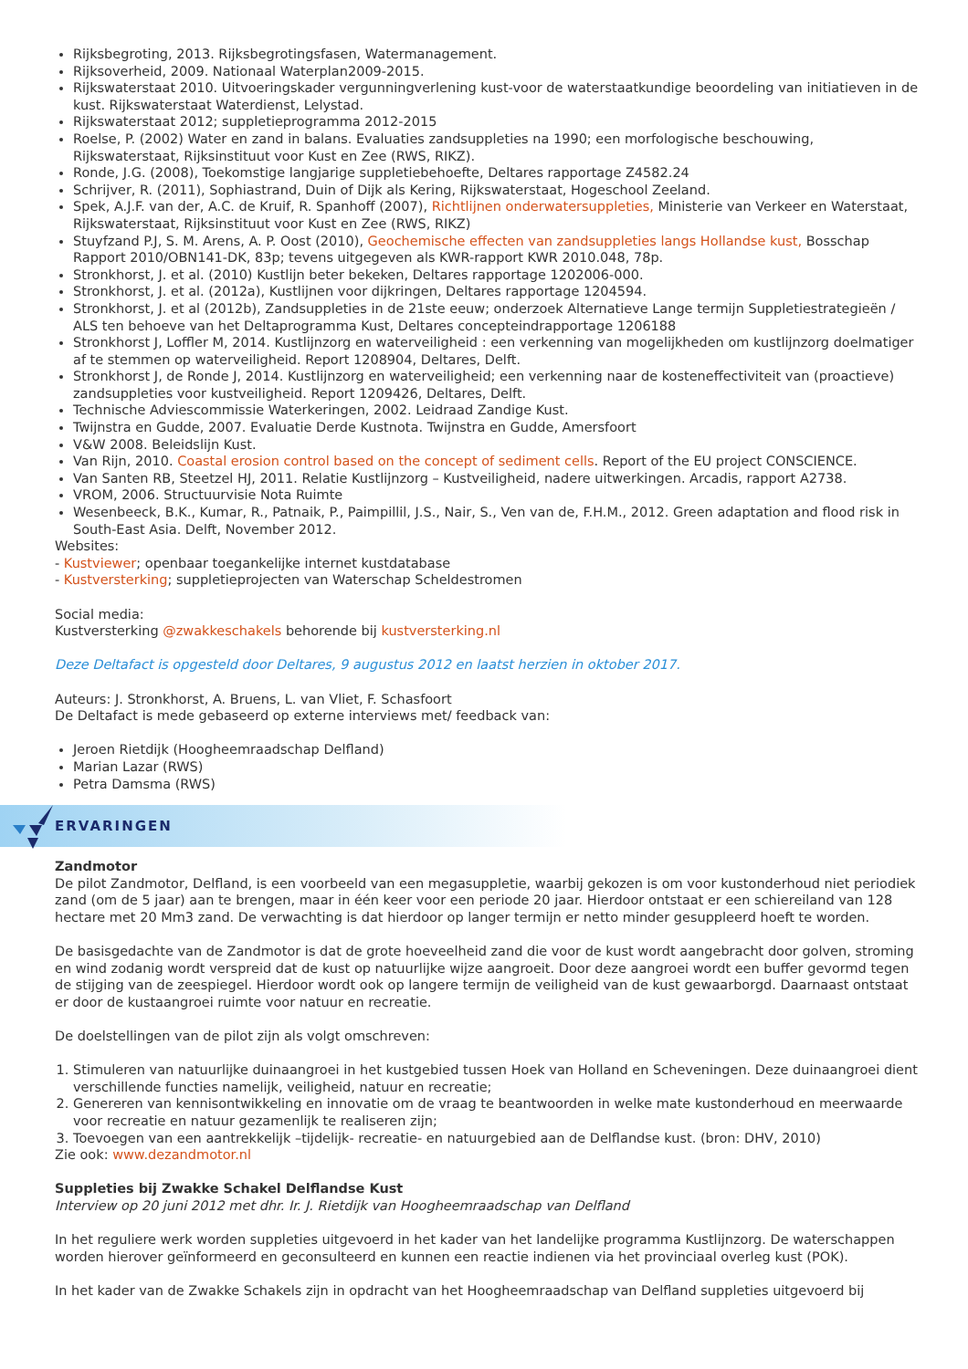Rijksbegroting, 2013. Rijksbegrotingsfasen, Watermanagement.
Rijksoverheid, 2009. Nationaal Waterplan2009-2015.
Rijkswaterstaat 2010. Uitvoeringskader vergunningverlening kust-voor de waterstaatkundige beoordeling van initiatieven in de kust. Rijkswaterstaat Waterdienst, Lelystad.
Rijkswaterstaat 2012; suppletieprogramma 2012-2015
Roelse, P. (2002) Water en zand in balans. Evaluaties zandsuppleties na 1990; een morfologische beschouwing, Rijkswaterstaat, Rijksinstituut voor Kust en Zee (RWS, RIKZ).
Ronde, J.G. (2008), Toekomstige langjarige suppletiebehoefte, Deltares rapportage Z4582.24
Schrijver, R. (2011), Sophiastrand, Duin of Dijk als Kering, Rijkswaterstaat, Hogeschool Zeeland.
Spek, A.J.F. van der, A.C. de Kruif, R. Spanhoff (2007), Richtlijnen onderwatersuppleties, Ministerie van Verkeer en Waterstaat, Rijkswaterstaat, Rijksinstituut voor Kust en Zee (RWS, RIKZ)
Stuyfzand P.J, S. M. Arens, A. P. Oost (2010), Geochemische effecten van zandsuppleties langs Hollandse kust, Bosschap Rapport 2010/OBN141-DK, 83p; tevens uitgegeven als KWR-rapport KWR 2010.048, 78p.
Stronkhorst, J. et al. (2010) Kustlijn beter bekeken, Deltares rapportage 1202006-000.
Stronkhorst, J. et al. (2012a), Kustlijnen voor dijkringen, Deltares rapportage 1204594.
Stronkhorst, J. et al (2012b), Zandsuppleties in de 21ste eeuw; onderzoek Alternatieve Lange termijn Suppletiestrategieën / ALS ten behoeve van het Deltaprogramma Kust, Deltares concepteindrapportage 1206188
Stronkhorst J, Loffler M, 2014. Kustlijnzorg en waterveiligheid : een verkenning van mogelijkheden om kustlijnzorg doelmatiger af te stemmen op waterveiligheid. Report 1208904, Deltares, Delft.
Stronkhorst J, de Ronde J, 2014. Kustlijnzorg en waterveiligheid; een verkenning naar de kosteneffectiviteit van (proactieve) zandsuppleties voor kustveiligheid. Report 1209426, Deltares, Delft.
Technische Adviescommissie Waterkeringen, 2002. Leidraad Zandige Kust.
Twijnstra en Gudde, 2007. Evaluatie Derde Kustnota. Twijnstra en Gudde, Amersfoort
V&W 2008. Beleidslijn Kust.
Van Rijn, 2010. Coastal erosion control based on the concept of sediment cells. Report of the EU project CONSCIENCE.
Van Santen RB, Steetzel HJ, 2011. Relatie Kustlijnzorg – Kustveiligheid, nadere uitwerkingen. Arcadis, rapport A2738.
VROM, 2006. Structuurvisie Nota Ruimte
Wesenbeeck, B.K., Kumar, R., Patnaik, P., Paimpillil, J.S., Nair, S., Ven van de, F.H.M., 2012. Green adaptation and flood risk in South-East Asia. Delft, November 2012.
Websites:
- Kustviewer; openbaar toegankelijke internet kustdatabase
- Kustversterking; suppletieprojecten van Waterschap Scheldestromen
Social media:
Kustversterking @zwakkeschakels behorende bij kustversterking.nl
Deze Deltafact is opgesteld door Deltares, 9 augustus 2012 en laatst herzien in oktober 2017.
Auteurs: J. Stronkhorst, A. Bruens, L. van Vliet, F. Schasfoort
De Deltafact is mede gebaseerd op externe interviews met/ feedback van:
Jeroen Rietdijk (Hoogheemraadschap Delfland)
Marian Lazar (RWS)
Petra Damsma (RWS)
ERVARINGEN
Zandmotor
De pilot Zandmotor, Delfland, is een voorbeeld van een megasuppletie, waarbij gekozen is om voor kustonderhoud niet periodiek zand (om de 5 jaar) aan te brengen, maar in één keer voor een periode 20 jaar. Hierdoor ontstaat er een schiereiland van 128 hectare met 20 Mm3 zand. De verwachting is dat hierdoor op langer termijn er netto minder gesuppleerd hoeft te worden.
De basisgedachte van de Zandmotor is dat de grote hoeveelheid zand die voor de kust wordt aangebracht door golven, stroming en wind zodanig wordt verspreid dat de kust op natuurlijke wijze aangroeit. Door deze aangroei wordt een buffer gevormd tegen de stijging van de zeespiegel. Hierdoor wordt ook op langere termijn de veiligheid van de kust gewaarborgd. Daarnaast ontstaat er door de kustaangroei ruimte voor natuur en recreatie.
De doelstellingen van de pilot zijn als volgt omschreven:
1. Stimuleren van natuurlijke duinaangroei in het kustgebied tussen Hoek van Holland en Scheveningen. Deze duinaangroei dient verschillende functies namelijk, veiligheid, natuur en recreatie;
2. Genereren van kennisontwikkeling en innovatie om de vraag te beantwoorden in welke mate kustonderhoud en meerwaarde voor recreatie en natuur gezamenlijk te realiseren zijn;
3. Toevoegen van een aantrekkelijk –tijdelijk- recreatie- en natuurgebied aan de Delflandse kust. (bron: DHV, 2010)
Zie ook: www.dezandmotor.nl
Suppleties bij Zwakke Schakel Delflandse Kust
Interview op 20 juni 2012 met dhr. Ir. J. Rietdijk van Hoogheemraadschap van Delfland
In het reguliere werk worden suppleties uitgevoerd in het kader van het landelijke programma Kustlijnzorg. De waterschappen worden hierover geïnformeerd en geconsulteerd en kunnen een reactie indienen via het provinciaal overleg kust (POK).
In het kader van de Zwakke Schakels zijn in opdracht van het Hoogheemraadschap van Delfland suppleties uitgevoerd bij